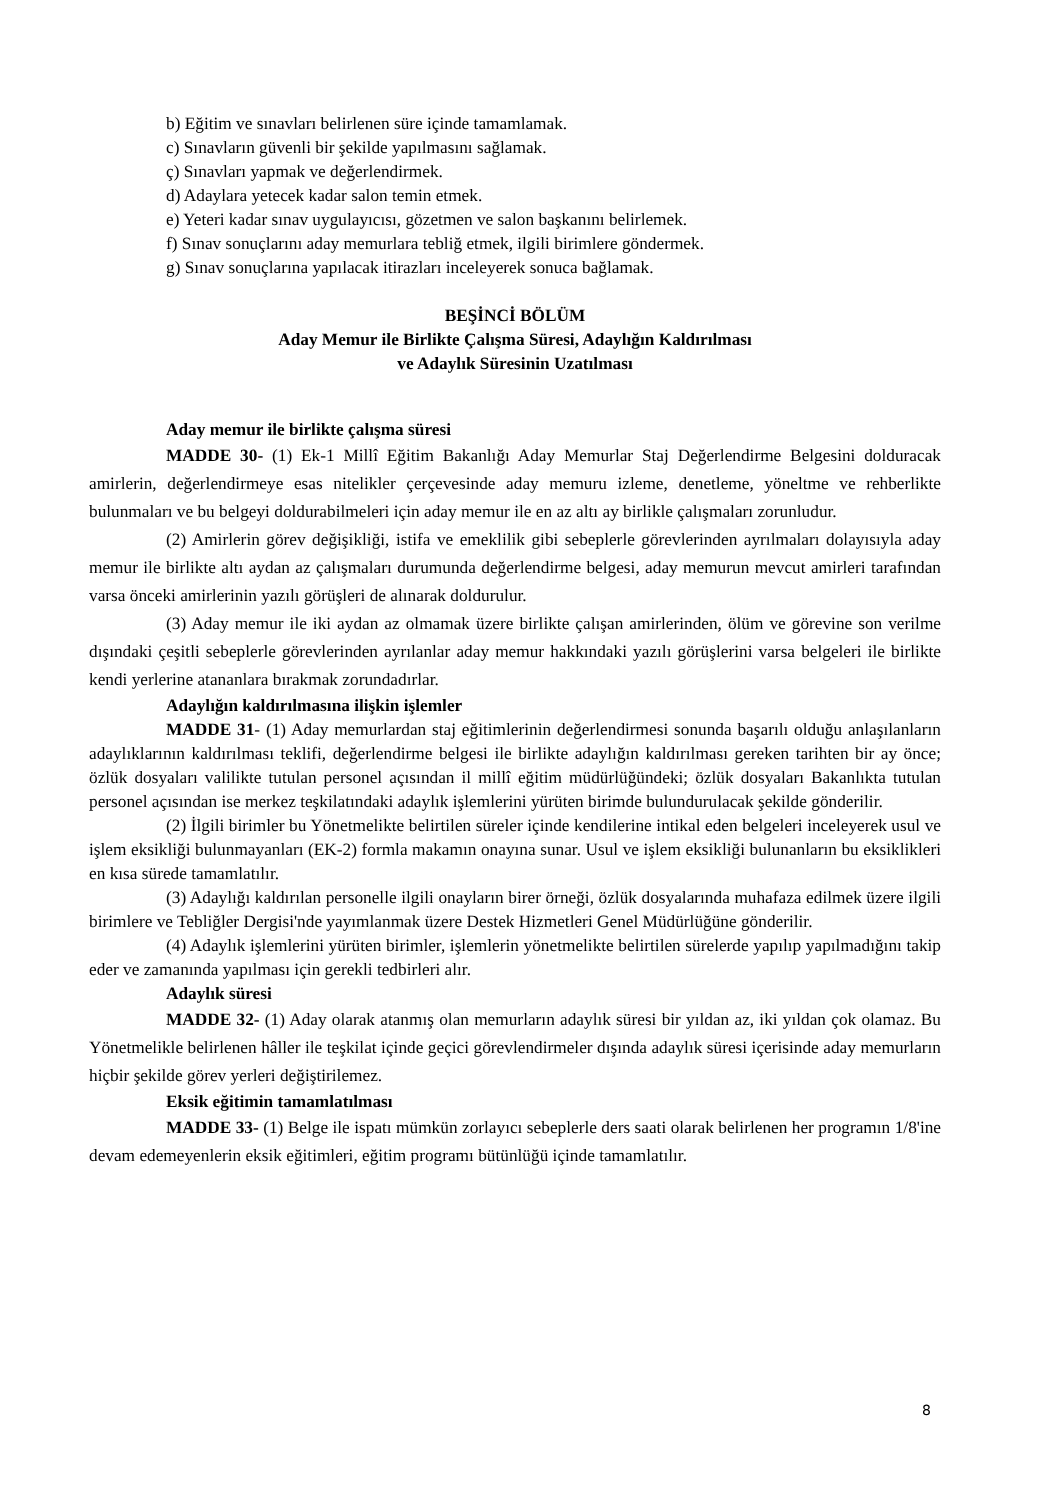b) Eğitim ve sınavları belirlenen süre içinde tamamlamak.
c) Sınavların güvenli bir şekilde yapılmasını sağlamak.
ç) Sınavları yapmak ve değerlendirmek.
d) Adaylara yetecek kadar salon temin etmek.
e) Yeteri kadar sınav uygulayıcısı, gözetmen ve salon başkanını belirlemek.
f) Sınav sonuçlarını aday memurlara tebliğ etmek, ilgili birimlere göndermek.
g) Sınav sonuçlarına yapılacak itirazları inceleyerek sonuca bağlamak.
BEŞİNCİ BÖLÜM
Aday Memur ile Birlikte Çalışma Süresi, Adaylığın Kaldırılması
ve Adaylık Süresinin Uzatılması
Aday memur ile birlikte çalışma süresi
MADDE 30- (1) Ek-1 Millî Eğitim Bakanlığı Aday Memurlar Staj Değerlendirme Belgesini dolduracak amirlerin, değerlendirmeye esas nitelikler çerçevesinde aday memuru izleme, denetleme, yöneltme ve rehberlikte bulunmaları ve bu belgeyi doldurabilmeleri için aday memur ile en az altı ay birlikle çalışmaları zorunludur.
(2) Amirlerin görev değişikliği, istifa ve emeklilik gibi sebeplerle görevlerinden ayrılmaları dolayısıyla aday memur ile birlikte altı aydan az çalışmaları durumunda değerlendirme belgesi, aday memurun mevcut amirleri tarafından varsa önceki amirlerinin yazılı görüşleri de alınarak doldurulur.
(3) Aday memur ile iki aydan az olmamak üzere birlikte çalışan amirlerinden, ölüm ve görevine son verilme dışındaki çeşitli sebeplerle görevlerinden ayrılanlar aday memur hakkındaki yazılı görüşlerini varsa belgeleri ile birlikte kendi yerlerine atananlara bırakmak zorundadırlar.
Adaylığın kaldırılmasına ilişkin işlemler
MADDE 31- (1) Aday memurlardan staj eğitimlerinin değerlendirmesi sonunda başarılı olduğu anlaşılanların adaylıklarının kaldırılması teklifi, değerlendirme belgesi ile birlikte adaylığın kaldırılması gereken tarihten bir ay önce; özlük dosyaları valilikte tutulan personel açısından il millî eğitim müdürlüğündeki; özlük dosyaları Bakanlıkta tutulan personel açısından ise merkez teşkilatındaki adaylık işlemlerini yürüten birimde bulundurulacak şekilde gönderilir.
(2) İlgili birimler bu Yönetmelikte belirtilen süreler içinde kendilerine intikal eden belgeleri inceleyerek usul ve işlem eksikliği bulunmayanları (EK-2) formla makamın onayına sunar. Usul ve işlem eksikliği bulunanların bu eksiklikleri en kısa sürede tamamlatılır.
(3) Adaylığı kaldırılan personelle ilgili onayların birer örneği, özlük dosyalarında muhafaza edilmek üzere ilgili birimlere ve Tebliğler Dergisi'nde yayımlanmak üzere Destek Hizmetleri Genel Müdürlüğüne gönderilir.
(4) Adaylık işlemlerini yürüten birimler, işlemlerin yönetmelikte belirtilen sürelerde yapılıp yapılmadığını takip eder ve zamanında yapılması için gerekli tedbirleri alır.
Adaylık süresi
MADDE 32- (1) Aday olarak atanmış olan memurların adaylık süresi bir yıldan az, iki yıldan çok olamaz. Bu Yönetmelikle belirlenen hâller ile teşkilat içinde geçici görevlendirmeler dışında adaylık süresi içerisinde aday memurların hiçbir şekilde görev yerleri değiştirilemez.
Eksik eğitimin tamamlatılması
MADDE 33- (1) Belge ile ispatı mümkün zorlayıcı sebeplerle ders saati olarak belirlenen her programın 1/8'ine devam edemeyenlerin eksik eğitimleri, eğitim programı bütünlüğü içinde tamamlatılır.
8